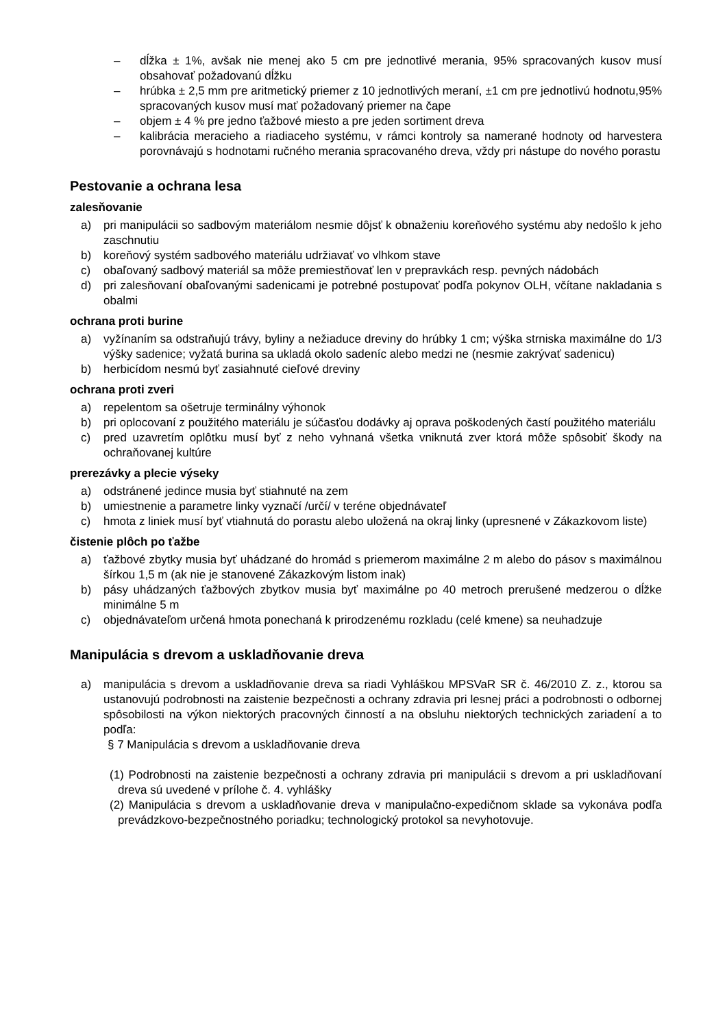– dĺžka ± 1%, avšak nie menej ako 5 cm pre jednotlivé merania, 95% spracovaných kusov musí obsahovať požadovanú dĺžku
– hrúbka ± 2,5 mm pre aritmetický priemer z 10 jednotlivých meraní, ±1 cm pre jednotlivú hodnotu,95% spracovaných kusov musí mať požadovaný priemer na čape
– objem ± 4 % pre jedno ťažbové miesto a pre jeden sortiment dreva
– kalibrácia meracieho a riadiaceho systému, v rámci kontroly sa namerané hodnoty od harvestera porovnávajú s hodnotami ručného merania spracovaného dreva, vždy pri nástupe do nového porastu
Pestovanie a ochrana lesa
zalesňovanie
a) pri manipulácii so sadbovým materiálom nesmie dôjsť k obnaženiu koreňového systému aby nedošlo k jeho zaschnutiu
b) koreňový systém sadbového materiálu udržiavať vo vlhkom stave
c) obaľovaný sadbový materiál sa môže premiestňovať len v prepravkách resp. pevných nádobách
d) pri zalesňovaní obaľovanými sadenicami je potrebné postupovať podľa pokynov OLH, včítane nakladania s obalmi
ochrana proti burine
a) vyžínaním sa odstraňujú trávy, byliny a nežiaduce dreviny do hrúbky 1 cm; výška strniska maximálne do 1/3 výšky sadenice; vyžatá burina sa ukladá okolo sadeníc alebo medzi ne (nesmie zakrývať sadenicu)
b) herbicídom nesmú byť zasiahnuté cieľové dreviny
ochrana proti zveri
a) repelentom sa ošetruje terminálny výhonok
b) pri oplocovaní z použitého materiálu je súčasťou dodávky aj oprava poškodených častí použitého materiálu
c) pred uzavretím oplôtku musí byť z neho vyhnaná všetka vniknutá zver ktorá môže spôsobiť škody na ochraňovanej kultúre
prerezávky a plecie výseky
a) odstránené jedince musia byť stiahnuté na zem
b) umiestnenie a parametre linky vyznačí /určí/ v teréne objednávateľ
c) hmota z liniek musí byť vtiahnutá do porastu alebo uložená na okraj linky (upresnené v Zákazkovom liste)
čistenie plôch po ťažbe
a) ťažbové zbytky musia byť uhádzané do hromád s priemerom maximálne 2 m alebo do pásov s maximálnou šírkou 1,5 m (ak nie je stanovené Zákazkovým listom inak)
b) pásy uhádzaných ťažbových zbytkov musia byť maximálne po 40 metroch prerušené medzerou o dĺžke minimálne 5 m
c) objednávateľom určená hmota ponechaná k prirodzenému rozkladu (celé kmene) sa neuhadzuje
Manipulácia s drevom a uskladňovanie dreva
a) manipulácia s drevom a uskladňovanie dreva sa riadi Vyhláškou MPSVaR SR č. 46/2010 Z. z., ktorou sa ustanovujú podrobnosti na zaistenie bezpečnosti a ochrany zdravia pri lesnej práci a podrobnosti o odbornej spôsobilosti na výkon niektorých pracovných činností a na obsluhu niektorých technických zariadení a to podľa:
§ 7 Manipulácia s drevom a uskladňovanie dreva
(1) Podrobnosti na zaistenie bezpečnosti a ochrany zdravia pri manipulácii s drevom a pri uskladňovaní dreva sú uvedené v prílohe č. 4. vyhlášky
(2) Manipulácia s drevom a uskladňovanie dreva v manipulačno-expedičnom sklade sa vykonáva podľa prevádzkovo-bezpečnostného poriadku; technologický protokol sa nevyhotovuje.